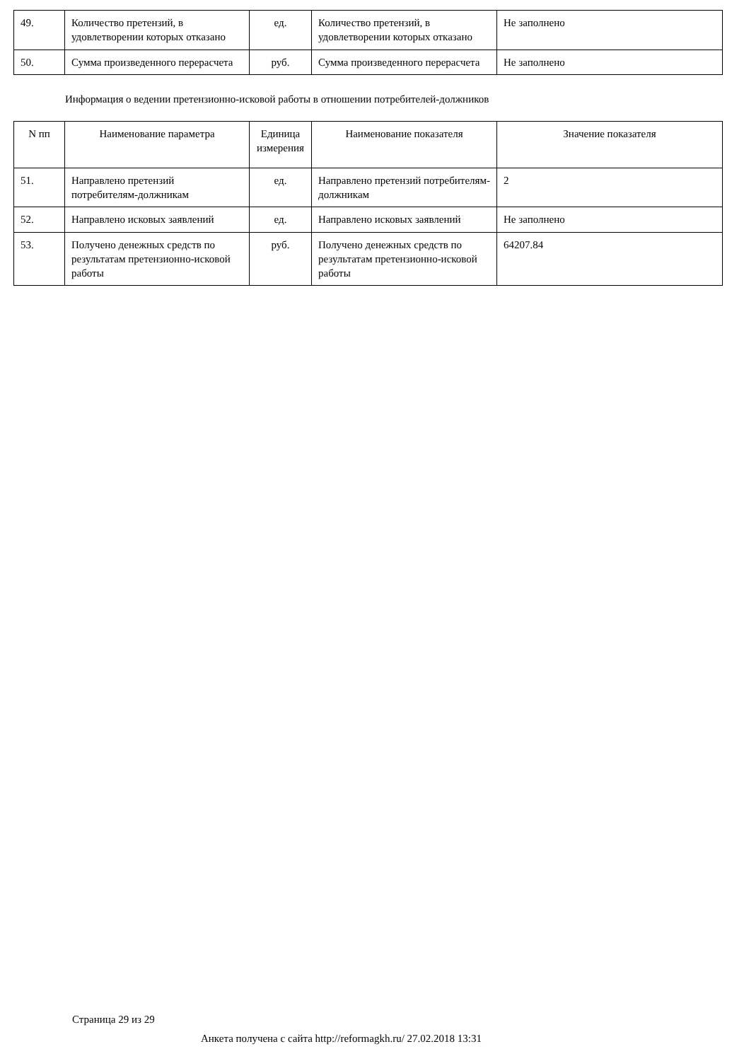| 49. | Количество претензий, в удовлетворении которых отказано | ед. | Количество претензий, в удовлетворении которых отказано | Не заполнено |
| 50. | Сумма произведенного перерасчета | руб. | Сумма произведенного перерасчета | Не заполнено |
Информация о ведении претензионно-исковой работы в отношении потребителей-должников
| N пп | Наименование параметра | Единица измерения | Наименование показателя | Значение показателя |
| --- | --- | --- | --- | --- |
| 51. | Направлено претензий потребителям-должникам | ед. | Направлено претензий потребителям-должникам | 2 |
| 52. | Направлено исковых заявлений | ед. | Направлено исковых заявлений | Не заполнено |
| 53. | Получено денежных средств по результатам претензионно-исковой работы | руб. | Получено денежных средств по результатам претензионно-исковой работы | 64207.84 |
Страница 29 из 29
Анкета получена с сайта http://reformagkh.ru/ 27.02.2018 13:31